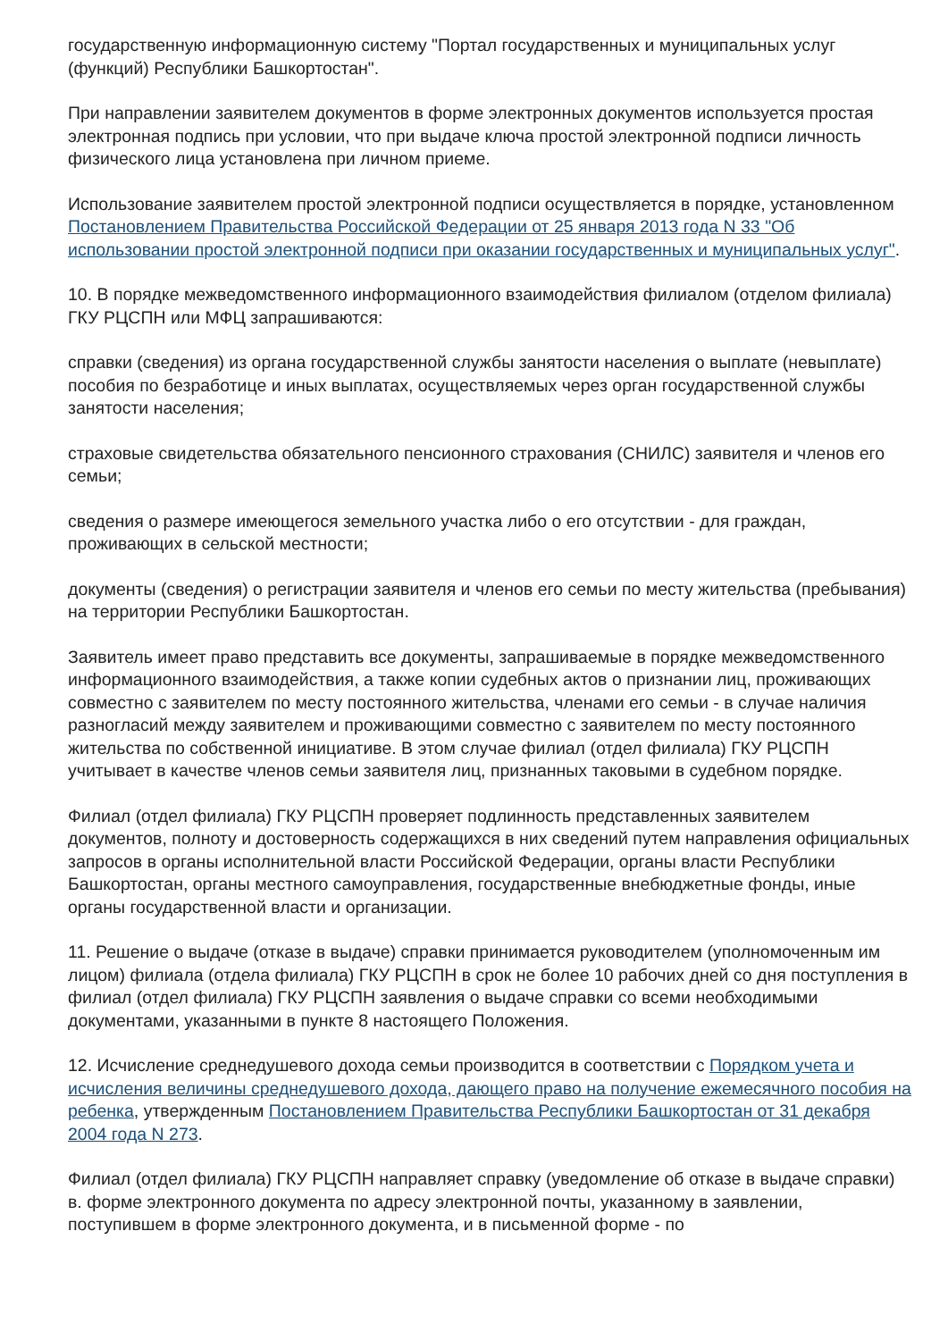государственную информационную систему "Портал государственных и муниципальных услуг (функций) Республики Башкортостан".
При направлении заявителем документов в форме электронных документов используется простая электронная подпись при условии, что при выдаче ключа простой электронной подписи личность физического лица установлена при личном приеме.
Использование заявителем простой электронной подписи осуществляется в порядке, установленном Постановлением Правительства Российской Федерации от 25 января 2013 года N 33 "Об использовании простой электронной подписи при оказании государственных и муниципальных услуг".
10. В порядке межведомственного информационного взаимодействия филиалом (отделом филиала) ГКУ РЦСПН или МФЦ запрашиваются:
справки (сведения) из органа государственной службы занятости населения о выплате (невыплате) пособия по безработице и иных выплатах, осуществляемых через орган государственной службы занятости населения;
страховые свидетельства обязательного пенсионного страхования (СНИЛС) заявителя и членов его семьи;
сведения о размере имеющегося земельного участка либо о его отсутствии - для граждан, проживающих в сельской местности;
документы (сведения) о регистрации заявителя и членов его семьи по месту жительства (пребывания) на территории Республики Башкортостан.
Заявитель имеет право представить все документы, запрашиваемые в порядке межведомственного информационного взаимодействия, а также копии судебных актов о признании лиц, проживающих совместно с заявителем по месту постоянного жительства, членами его семьи - в случае наличия разногласий между заявителем и проживающими совместно с заявителем по месту постоянного жительства по собственной инициативе. В этом случае филиал (отдел филиала) ГКУ РЦСПН учитывает в качестве членов семьи заявителя лиц, признанных таковыми в судебном порядке.
Филиал (отдел филиала) ГКУ РЦСПН проверяет подлинность представленных заявителем документов, полноту и достоверность содержащихся в них сведений путем направления официальных запросов в органы исполнительной власти Российской Федерации, органы власти Республики Башкортостан, органы местного самоуправления, государственные внебюджетные фонды, иные органы государственной власти и организации.
11. Решение о выдаче (отказе в выдаче) справки принимается руководителем (уполномоченным им лицом) филиала (отдела филиала) ГКУ РЦСПН в срок не более 10 рабочих дней со дня поступления в филиал (отдел филиала) ГКУ РЦСПН заявления о выдаче справки со всеми необходимыми документами, указанными в пункте 8 настоящего Положения.
12. Исчисление среднедушевого дохода семьи производится в соответствии с Порядком учета и исчисления величины среднедушевого дохода, дающего право на получение ежемесячного пособия на ребенка, утвержденным Постановлением Правительства Республики Башкортостан от 31 декабря 2004 года N 273.
Филиал (отдел филиала) ГКУ РЦСПН направляет справку (уведомление об отказе в выдаче справки) в. форме электронного документа по адресу электронной почты, указанному в заявлении, поступившем в форме электронного документа, и в письменной форме - по